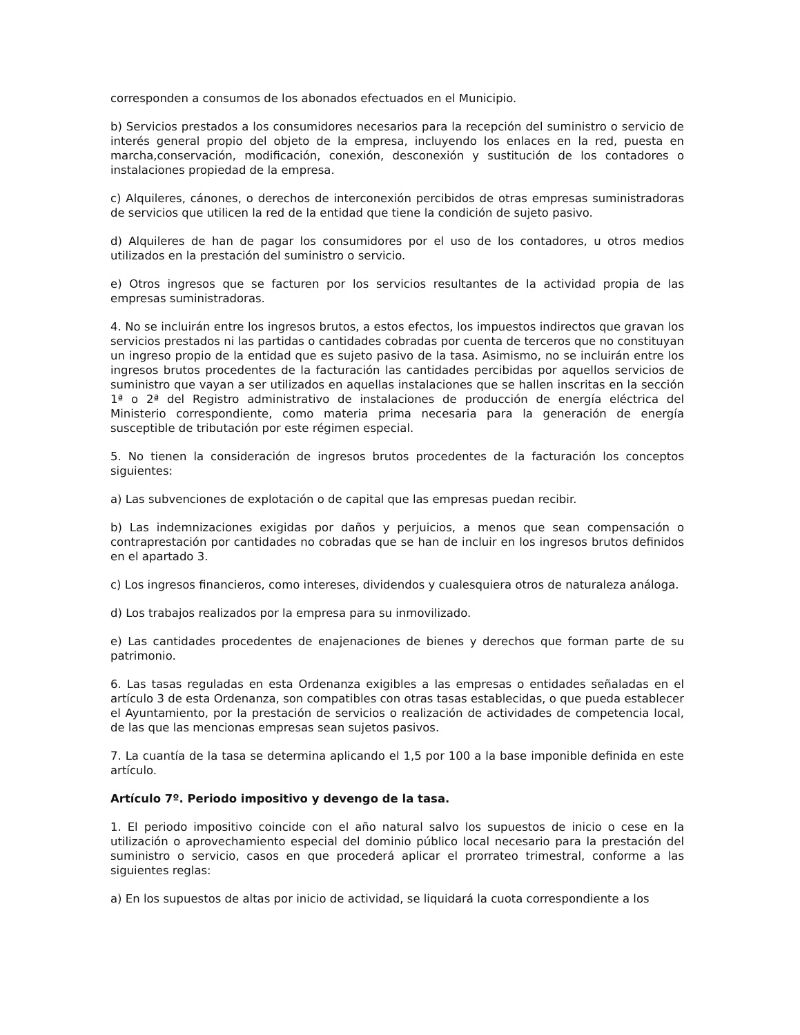corresponden a consumos de los abonados efectuados en el Municipio.
b) Servicios prestados a los consumidores necesarios para la recepción del suministro o servicio de interés general propio del objeto de la empresa, incluyendo los enlaces en la red, puesta en marcha,conservación, modificación, conexión, desconexión y sustitución de los contadores o instalaciones propiedad de la empresa.
c) Alquileres, cánones, o derechos de interconexión percibidos de otras empresas suministradoras de servicios que utilicen la red de la entidad que tiene la condición de sujeto pasivo.
d) Alquileres de han de pagar los consumidores por el uso de los contadores, u otros medios utilizados en la prestación del suministro o servicio.
e) Otros ingresos que se facturen por los servicios resultantes de la actividad propia de las empresas suministradoras.
4. No se incluirán entre los ingresos brutos, a estos efectos, los impuestos indirectos que gravan los servicios prestados ni las partidas o cantidades cobradas por cuenta de terceros que no constituyan un ingreso propio de la entidad que es sujeto pasivo de la tasa. Asimismo, no se incluirán entre los ingresos brutos procedentes de la facturación las cantidades percibidas por aquellos servicios de suministro que vayan a ser utilizados en aquellas instalaciones que se hallen inscritas en la sección 1ª o 2ª del Registro administrativo de instalaciones de producción de energía eléctrica del Ministerio correspondiente, como materia prima necesaria para la generación de energía susceptible de tributación por este régimen especial.
5. No tienen la consideración de ingresos brutos procedentes de la facturación los conceptos siguientes:
a) Las subvenciones de explotación o de capital que las empresas puedan recibir.
b) Las indemnizaciones exigidas por daños y perjuicios, a menos que sean compensación o contraprestación por cantidades no cobradas que se han de incluir en los ingresos brutos definidos en el apartado 3.
c) Los ingresos financieros, como intereses, dividendos y cualesquiera otros de naturaleza análoga.
d) Los trabajos realizados por la empresa para su inmovilizado.
e) Las cantidades procedentes de enajenaciones de bienes y derechos que forman parte de su patrimonio.
6. Las tasas reguladas en esta Ordenanza exigibles a las empresas o entidades señaladas en el artículo 3 de esta Ordenanza, son compatibles con otras tasas establecidas, o que pueda establecer el Ayuntamiento, por la prestación de servicios o realización de actividades de competencia local, de las que las mencionas empresas sean sujetos pasivos.
7. La cuantía de la tasa se determina aplicando el 1,5 por 100 a la base imponible definida en este artículo.
Artículo 7º. Periodo impositivo y devengo de la tasa.
1. El periodo impositivo coincide con el año natural salvo los supuestos de inicio o cese en la utilización o aprovechamiento especial del dominio público local necesario para la prestación del suministro o servicio, casos en que procederá aplicar el prorrateo trimestral, conforme a las siguientes reglas:
a) En los supuestos de altas por inicio de actividad, se liquidará la cuota correspondiente a los